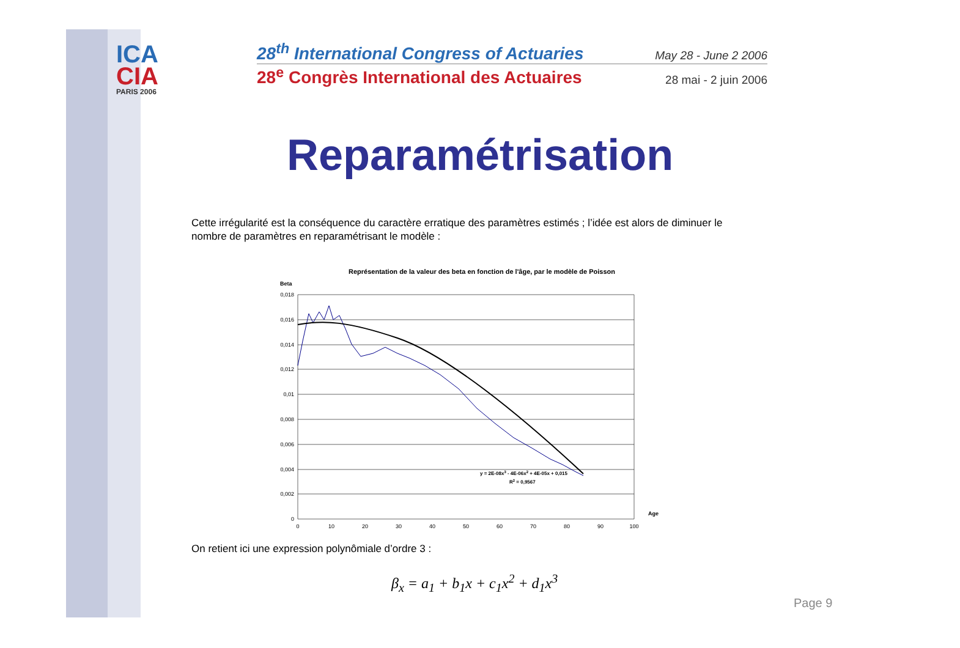ICA
CIA
PARIS 2006
28<sup>th</sup> International Congress of Actuaries May 28 - June 2 2006
28<sup>e</sup> Congrès International des Actuaires 28 mai - 2 juin 2006
Reparamétrisation
Cette irrégularité est la conséquence du caractère erratique des paramètres estimés ; l’idée est alors de diminuer le nombre de paramètres en reparamétrisant le modèle :
Représentation de la valeur des beta en fonction de l'âge, par le modèle de Poisson
Beta
0,018
0,016
0,014
0,012
0,01
0,008
0,006
0,004
0,002
0
0
10
20
30
40
50
60
70
80
90
100
Age
y = 2E-08x3 - 4E-06x2 + 4E-05x + 0,015
R2 = 0,9567
On retient ici une expression polynômiale d’ordre 3 :
β<sub>x</sub> = a<sub>1</sub> + b<sub>1</sub>x + c<sub>1</sub>x<sup>2</sup> + d<sub>1</sub>x<sup>3</sup>
Page 9